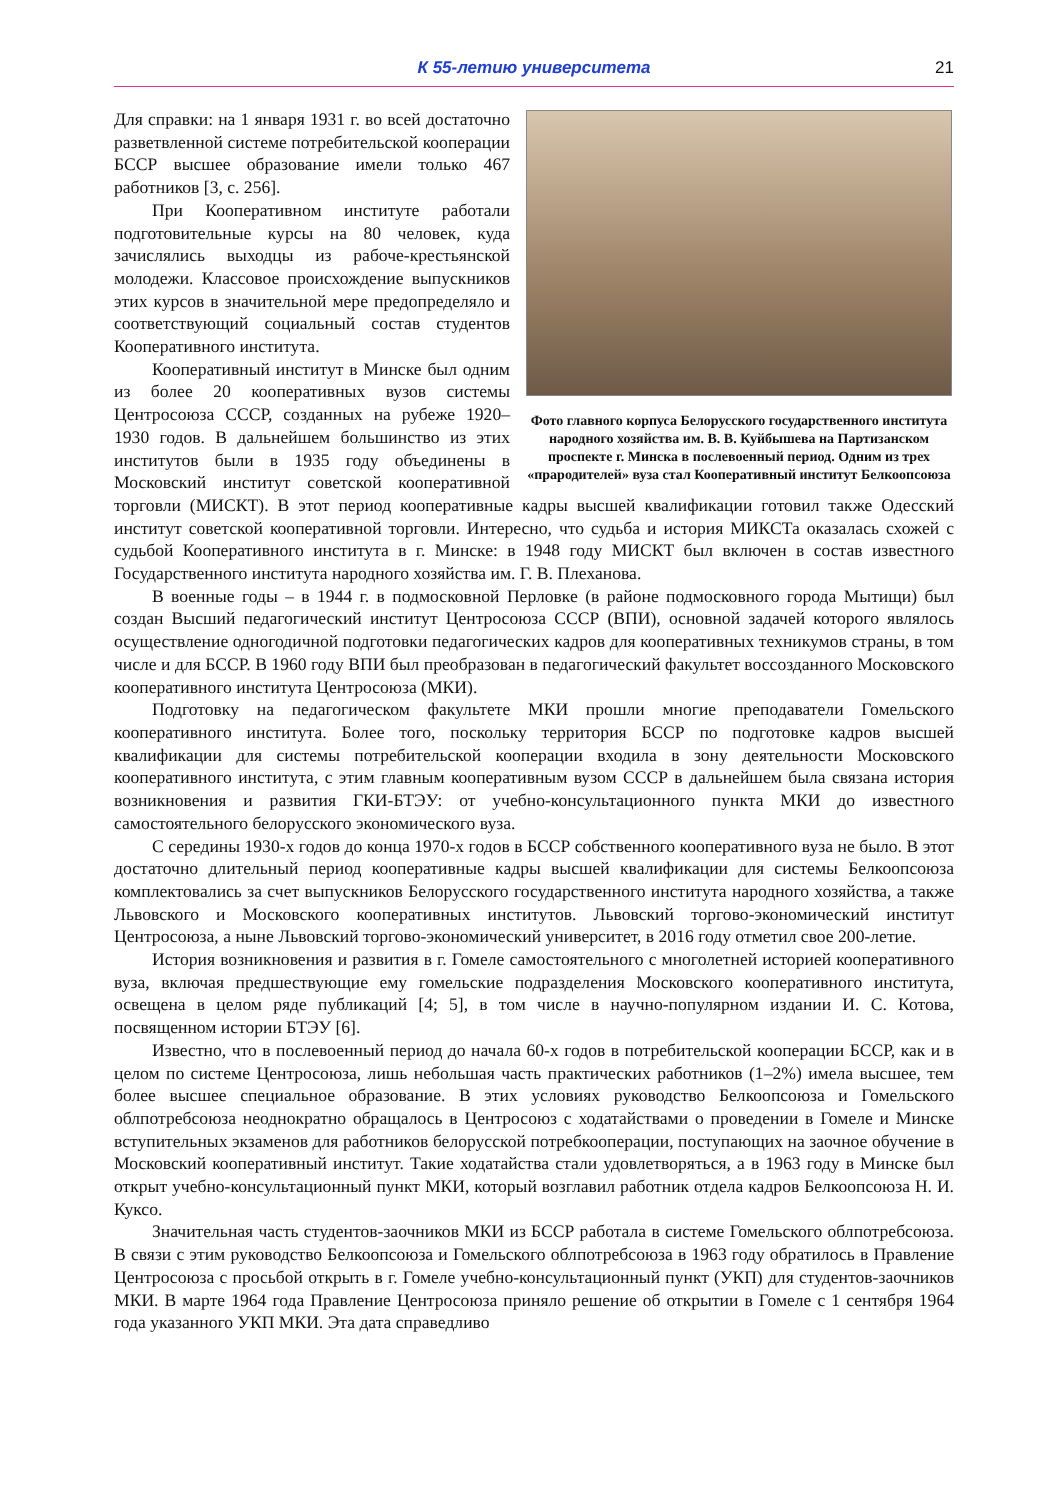К 55-летию университета
21
Фото главного корпуса Белорусского государственного института народного хозяйства им. В. В. Куйбышева на Партизанском проспекте г. Минска в послевоенный период. Одним из трех «прародителей» вуза стал Кооперативный институт Белкоопсоюза
Для справки: на 1 января 1931 г. во всей достаточно разветвленной системе потребительской кооперации БССР высшее образование имели только 467 работников [3, с. 256].
При Кооперативном институте работали подготовительные курсы на 80 человек, куда зачислялись выходцы из рабоче-крестьянской молодежи. Классовое происхождение выпускников этих курсов в значительной мере предопределяло и соответствующий социальный состав студентов Кооперативного института.
Кооперативный институт в Минске был одним из более 20 кооперативных вузов системы Центросоюза СССР, созданных на рубеже 1920–1930 годов. В дальнейшем большинство из этих институтов были в 1935 году объединены в Московский институт советской кооперативной торговли (МИСКТ). В этот период кооперативные кадры высшей квалификации готовил также Одесский институт советской кооперативной торговли. Интересно, что судьба и история МИКСТа оказалась схожей с судьбой Кооперативного института в г. Минске: в 1948 году МИСКТ был включен в состав известного Государственного института народного хозяйства им. Г. В. Плеханова.
В военные годы – в 1944 г. в подмосковной Перловке (в районе подмосковного города Мытищи) был создан Высший педагогический институт Центросоюза СССР (ВПИ), основной задачей которого являлось осуществление одногодичной подготовки педагогических кадров для кооперативных техникумов страны, в том числе и для БССР. В 1960 году ВПИ был преобразован в педагогический факультет воссозданного Московского кооперативного института Центросоюза (МКИ).
Подготовку на педагогическом факультете МКИ прошли многие преподаватели Гомельского кооперативного института. Более того, поскольку территория БССР по подготовке кадров высшей квалификации для системы потребительской кооперации входила в зону деятельности Московского кооперативного института, с этим главным кооперативным вузом СССР в дальнейшем была связана история возникновения и развития ГКИ-БТЭУ: от учебно-консультационного пункта МКИ до известного самостоятельного белорусского экономического вуза.
С середины 1930-х годов до конца 1970-х годов в БССР собственного кооперативного вуза не было. В этот достаточно длительный период кооперативные кадры высшей квалификации для системы Белкоопсоюза комплектовались за счет выпускников Белорусского государственного института народного хозяйства, а также Львовского и Московского кооперативных институтов. Львовский торгово-экономический институт Центросоюза, а ныне Львовский торгово-экономический университет, в 2016 году отметил свое 200-летие.
История возникновения и развития в г. Гомеле самостоятельного с многолетней историей кооперативного вуза, включая предшествующие ему гомельские подразделения Московского кооперативного института, освещена в целом ряде публикаций [4; 5], в том числе в научно-популярном издании И. С. Котова, посвященном истории БТЭУ [6].
Известно, что в послевоенный период до начала 60-х годов в потребительской кооперации БССР, как и в целом по системе Центросоюза, лишь небольшая часть практических работников (1–2%) имела высшее, тем более высшее специальное образование. В этих условиях руководство Белкоопсоюза и Гомельского облпотребсоюза неоднократно обращалось в Центросоюз с ходатайствами о проведении в Гомеле и Минске вступительных экзаменов для работников белорусской потребкооперации, поступающих на заочное обучение в Московский кооперативный институт. Такие ходатайства стали удовлетворяться, а в 1963 году в Минске был открыт учебно-консультационный пункт МКИ, который возглавил работник отдела кадров Белкоопсоюза Н. И. Куксо.
Значительная часть студентов-заочников МКИ из БССР работала в системе Гомельского облпотребсоюза. В связи с этим руководство Белкоопсоюза и Гомельского облпотребсоюза в 1963 году обратилось в Правление Центросоюза с просьбой открыть в г. Гомеле учебно-консультационный пункт (УКП) для студентов-заочников МКИ. В марте 1964 года Правление Центросоюза приняло решение об открытии в Гомеле с 1 сентября 1964 года указанного УКП МКИ. Эта дата справедливо